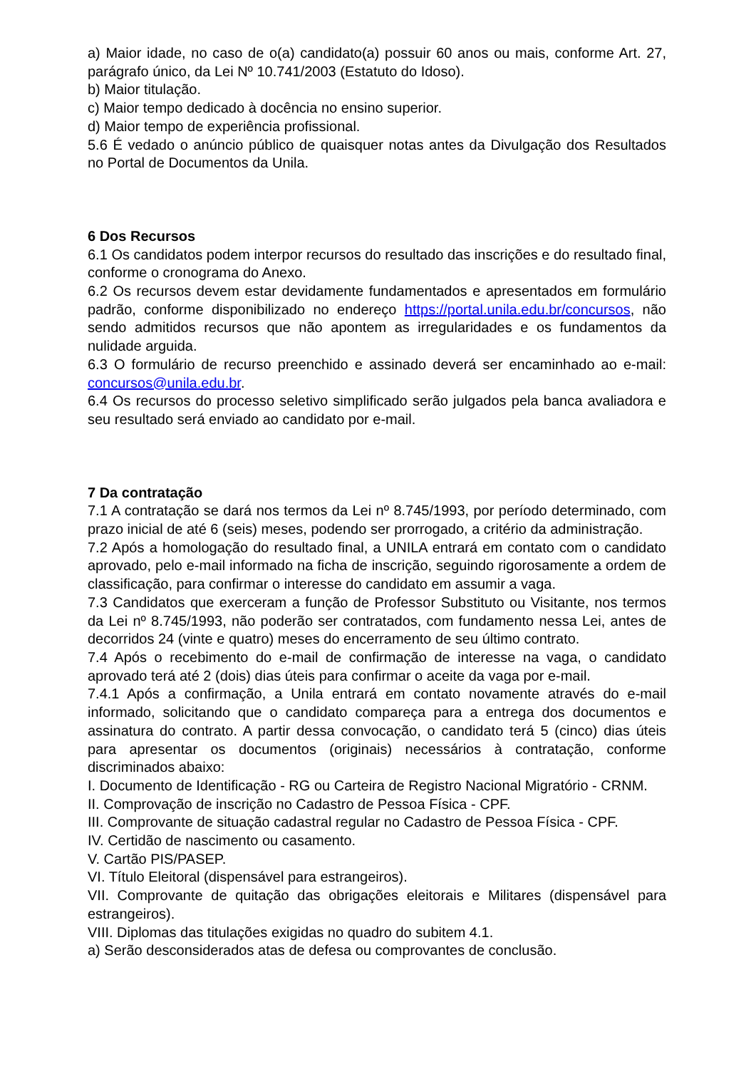a) Maior idade, no caso de o(a) candidato(a) possuir 60 anos ou mais, conforme Art. 27, parágrafo único, da Lei Nº 10.741/2003 (Estatuto do Idoso).
b) Maior titulação.
c) Maior tempo dedicado à docência no ensino superior.
d) Maior tempo de experiência profissional.
5.6 É vedado o anúncio público de quaisquer notas antes da Divulgação dos Resultados no Portal de Documentos da Unila.
6 Dos Recursos
6.1 Os candidatos podem interpor recursos do resultado das inscrições e do resultado final, conforme o cronograma do Anexo.
6.2 Os recursos devem estar devidamente fundamentados e apresentados em formulário padrão, conforme disponibilizado no endereço https://portal.unila.edu.br/concursos, não sendo admitidos recursos que não apontem as irregularidades e os fundamentos da nulidade arguida.
6.3 O formulário de recurso preenchido e assinado deverá ser encaminhado ao e-mail: concursos@unila.edu.br.
6.4 Os recursos do processo seletivo simplificado serão julgados pela banca avaliadora e seu resultado será enviado ao candidato por e-mail.
7 Da contratação
7.1 A contratação se dará nos termos da Lei nº 8.745/1993, por período determinado, com prazo inicial de até 6 (seis) meses, podendo ser prorrogado, a critério da administração.
7.2 Após a homologação do resultado final, a UNILA entrará em contato com o candidato aprovado, pelo e-mail informado na ficha de inscrição, seguindo rigorosamente a ordem de classificação, para confirmar o interesse do candidato em assumir a vaga.
7.3 Candidatos que exerceram a função de Professor Substituto ou Visitante, nos termos da Lei nº 8.745/1993, não poderão ser contratados, com fundamento nessa Lei, antes de decorridos 24 (vinte e quatro) meses do encerramento de seu último contrato.
7.4 Após o recebimento do e-mail de confirmação de interesse na vaga, o candidato aprovado terá até 2 (dois) dias úteis para confirmar o aceite da vaga por e-mail.
7.4.1 Após a confirmação, a Unila entrará em contato novamente através do e-mail informado, solicitando que o candidato compareça para a entrega dos documentos e assinatura do contrato. A partir dessa convocação, o candidato terá 5 (cinco) dias úteis para apresentar os documentos (originais) necessários à contratação, conforme discriminados abaixo:
I. Documento de Identificação - RG ou Carteira de Registro Nacional Migratório - CRNM.
II. Comprovação de inscrição no Cadastro de Pessoa Física - CPF.
III. Comprovante de situação cadastral regular no Cadastro de Pessoa Física - CPF.
IV. Certidão de nascimento ou casamento.
V. Cartão PIS/PASEP.
VI. Título Eleitoral (dispensável para estrangeiros).
VII. Comprovante de quitação das obrigações eleitorais e Militares (dispensável para estrangeiros).
VIII. Diplomas das titulações exigidas no quadro do subitem 4.1.
a) Serão desconsiderados atas de defesa ou comprovantes de conclusão.